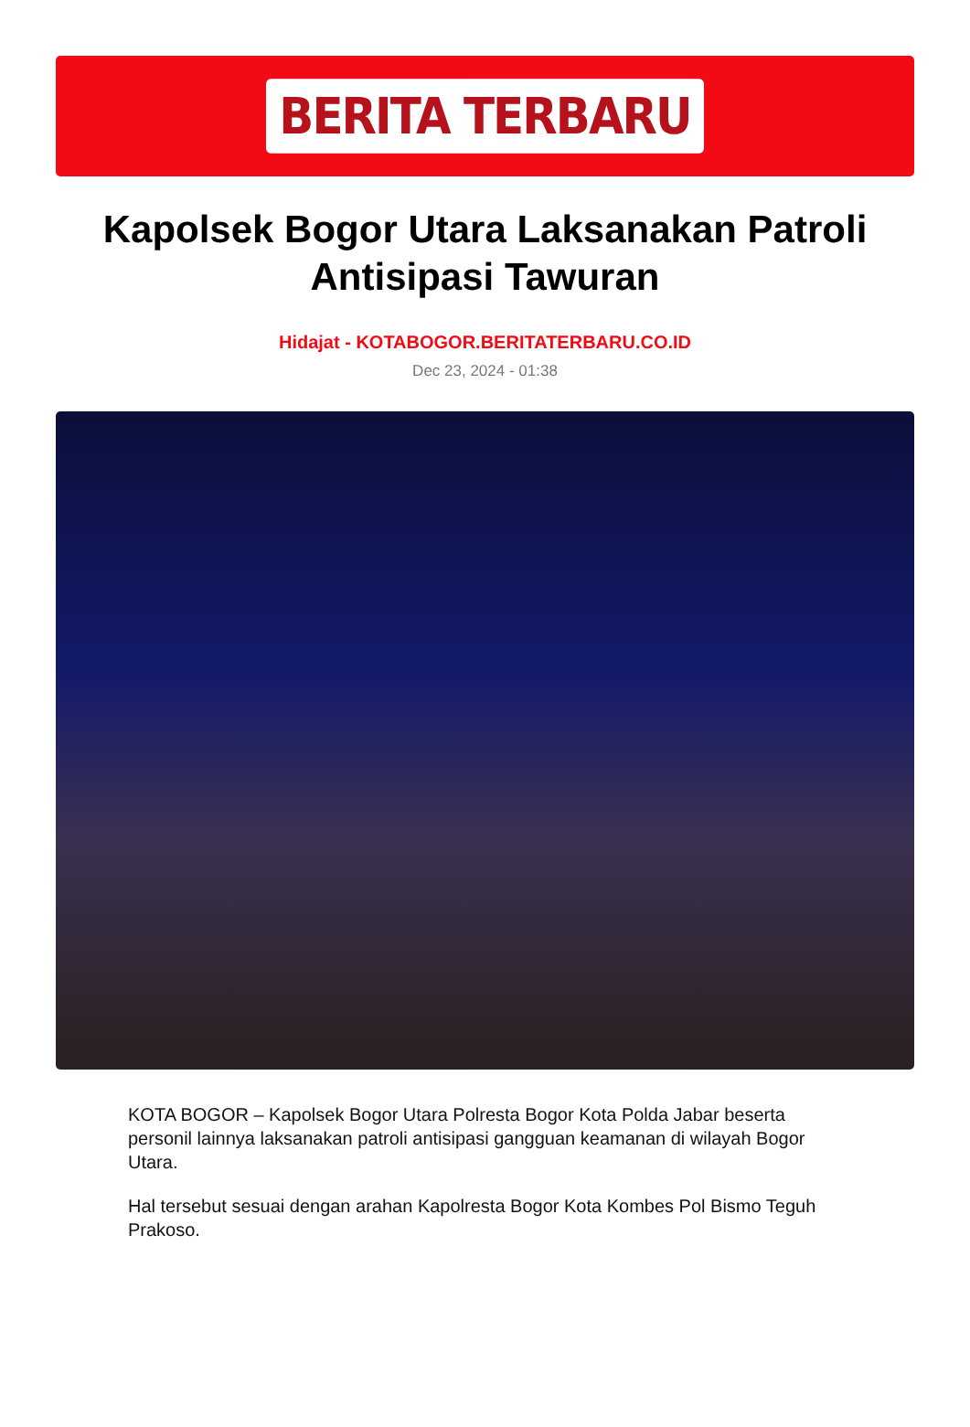BERITA TERBARU
Kapolsek Bogor Utara Laksanakan Patroli Antisipasi Tawuran
Hidajat - KOTABOGOR.BERITATERBARU.CO.ID
Dec 23, 2024 - 01:38
KOTA BOGOR – Kapolsek Bogor Utara Polresta Bogor Kota Polda Jabar beserta personil lainnya laksanakan patroli antisipasi gangguan keamanan di wilayah Bogor Utara.
Hal tersebut sesuai dengan arahan Kapolresta Bogor Kota Kombes Pol Bismo Teguh Prakoso.